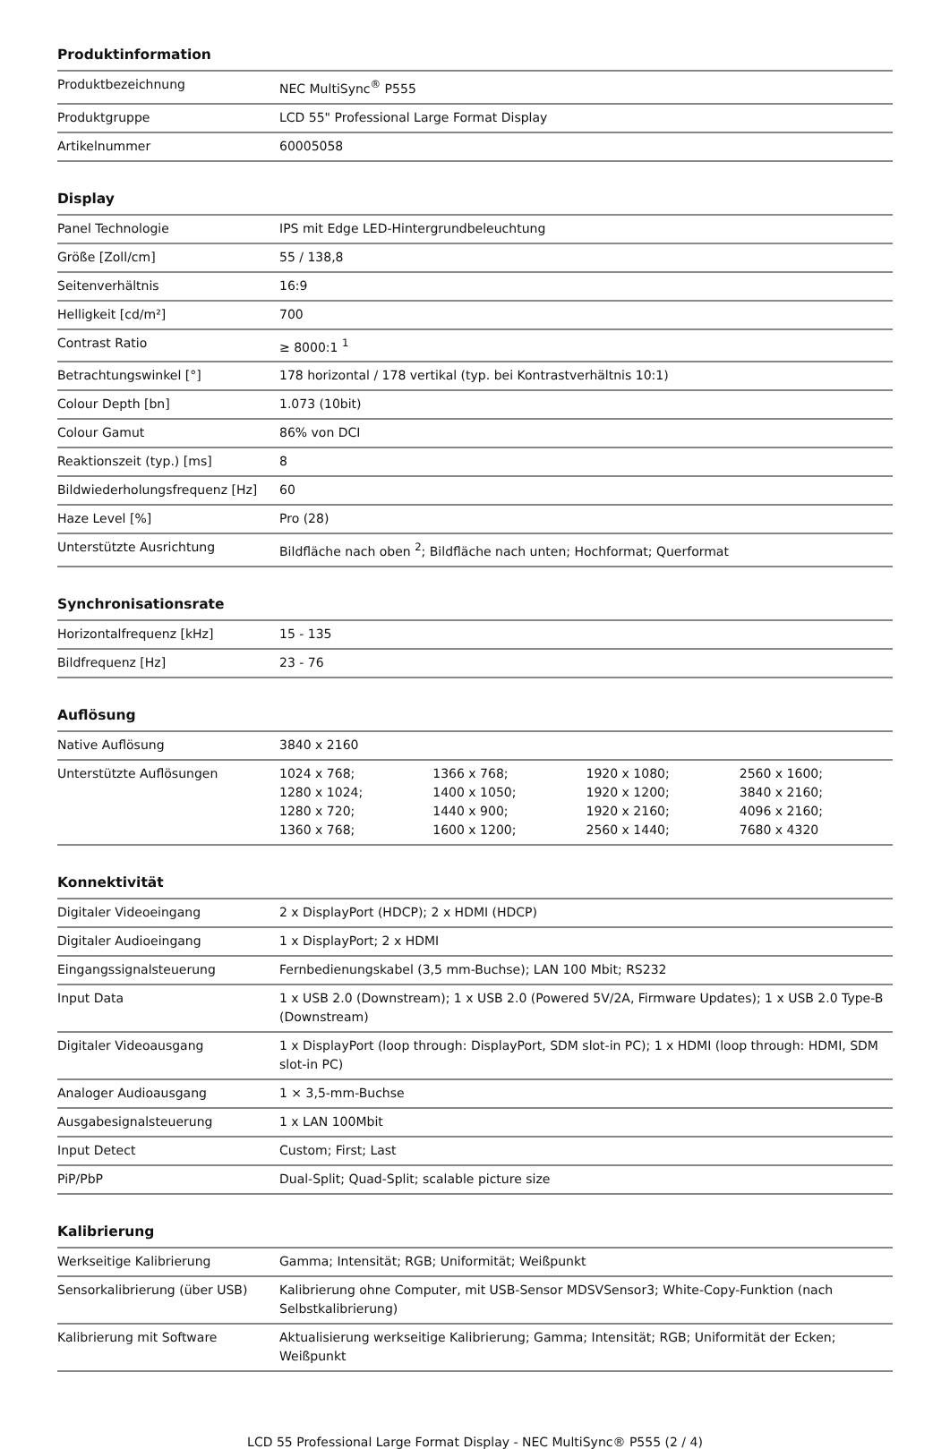Produktinformation
| Produktbezeichnung | NEC MultiSync<sup>®</sup> P555 |
| Produktgruppe | LCD 55" Professional Large Format Display |
| Artikelnummer | 60005058 |
Display
| Panel Technologie | IPS mit Edge LED-Hintergrundbeleuchtung |
| Größe [Zoll/cm] | 55 / 138,8 |
| Seitenverhältnis | 16:9 |
| Helligkeit [cd/m²] | 700 |
| Contrast Ratio | ≥ 8000:1 <sup>1</sup> |
| Betrachtungswinkel [°] | 178 horizontal / 178 vertikal (typ. bei Kontrastverhältnis 10:1) |
| Colour Depth [bn] | 1.073 (10bit) |
| Colour Gamut | 86% von DCI |
| Reaktionszeit (typ.) [ms] | 8 |
| Bildwiederholungsfrequenz [Hz] | 60 |
| Haze Level [%] | Pro (28) |
| Unterstützte Ausrichtung | Bildfläche nach oben <sup>2</sup>; Bildfläche nach unten; Hochformat; Querformat |
Synchronisationsrate
| Horizontalfrequenz [kHz] | 15 - 135 |
| Bildfrequenz [Hz] | 23 - 76 |
Auflösung
| Native Auflösung | 3840 x 2160 |
| Unterstützte Auflösungen | / 1024 x 768; / 1366 x 768; / 1920 x 1080; / 2560 x 1600; / / 1280 x 1024; / 1400 x 1050; / 1920 x 1200; / 3840 x 2160; / / 1280 x 720; / 1440 x 900; / 1920 x 2160; / 4096 x 2160; / / 1360 x 768; / 1600 x 1200; / 2560 x 1440; / 7680 x 4320 / |
Konnektivität
| Digitaler Videoeingang | 2 x DisplayPort (HDCP); 2 x HDMI (HDCP) |
| Digitaler Audioeingang | 1 x DisplayPort; 2 x HDMI |
| Eingangssignalsteuerung | Fernbedienungskabel (3,5 mm-Buchse); LAN 100 Mbit; RS232 |
| Input Data | 1 x USB 2.0 (Downstream); 1 x USB 2.0 (Powered 5V/2A, Firmware Updates); 1 x USB 2.0 Type-B (Downstream) |
| Digitaler Videoausgang | 1 x DisplayPort (loop through: DisplayPort, SDM slot-in PC); 1 x HDMI (loop through: HDMI, SDM slot-in PC) |
| Analoger Audioausgang | 1 × 3,5-mm-Buchse |
| Ausgabesignalsteuerung | 1 x LAN 100Mbit |
| Input Detect | Custom; First; Last |
| PiP/PbP | Dual-Split; Quad-Split; scalable picture size |
Kalibrierung
| Werkseitige Kalibrierung | Gamma; Intensität; RGB; Uniformität; Weißpunkt |
| Sensorkalibrierung (über USB) | Kalibrierung ohne Computer, mit USB-Sensor MDSVSensor3; White-Copy-Funktion (nach Selbstkalibrierung) |
| Kalibrierung mit Software | Aktualisierung werkseitige Kalibrierung; Gamma; Intensität; RGB; Uniformität der Ecken; Weißpunkt |
LCD 55 Professional Large Format Display - NEC MultiSync® P555 (2 / 4)